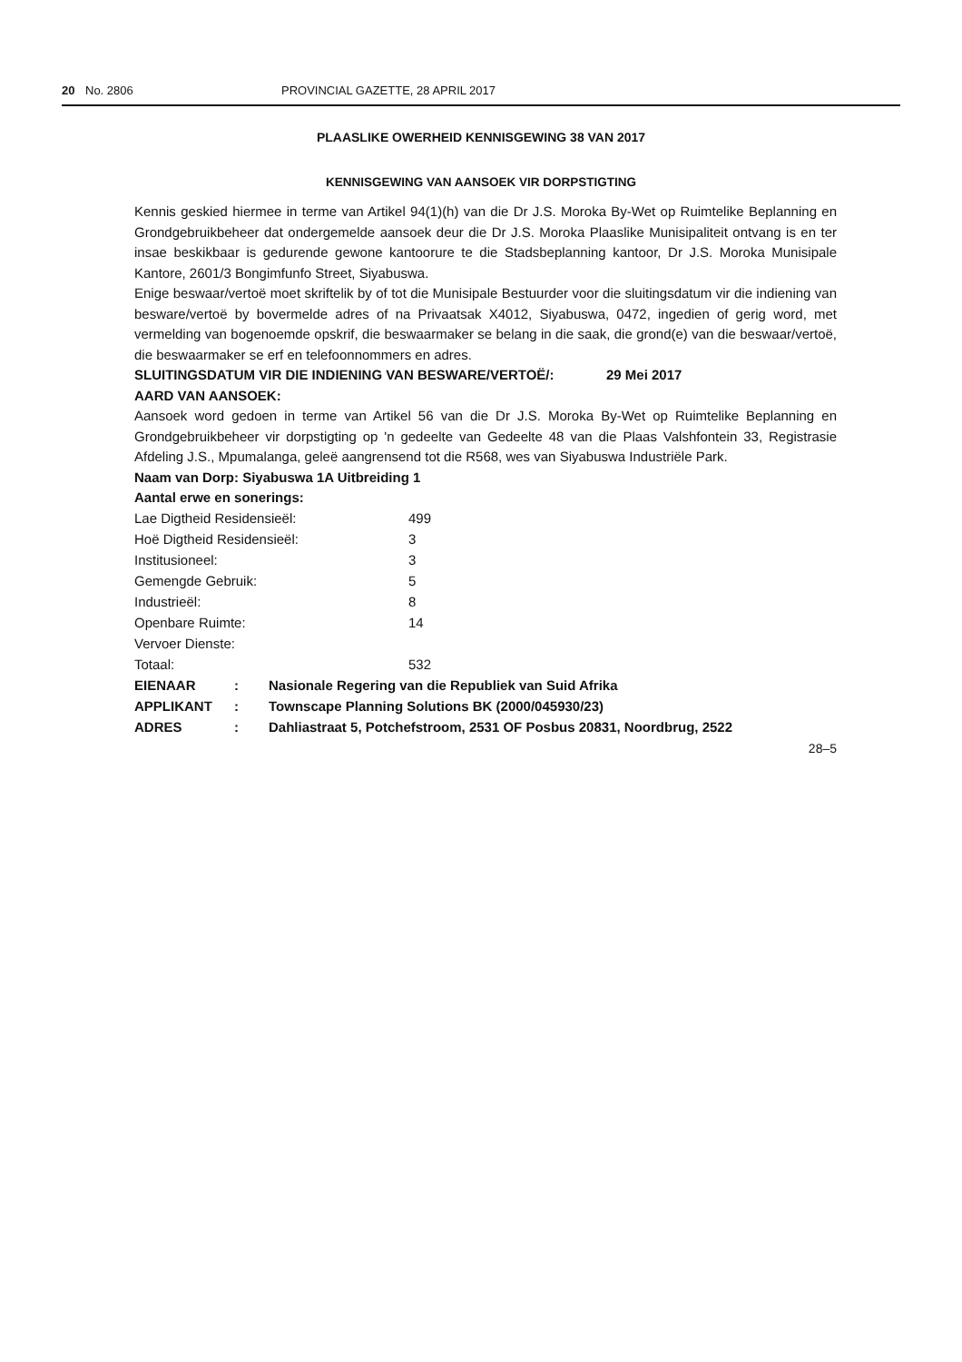20 No. 2806 PROVINCIAL GAZETTE, 28 APRIL 2017
PLAASLIKE OWERHEID KENNISGEWING 38 VAN 2017
KENNISGEWING VAN AANSOEK VIR DORPSTIGTING
Kennis geskied hiermee in terme van Artikel 94(1)(h) van die Dr J.S. Moroka By-Wet op Ruimtelike Beplanning en Grondgebruikbeheer dat ondergemelde aansoek deur die Dr J.S. Moroka Plaaslike Munisipaliteit ontvang is en ter insae beskikbaar is gedurende gewone kantoorure te die Stadsbeplanning kantoor, Dr J.S. Moroka Munisipale Kantore, 2601/3 Bongimfunfo Street, Siyabuswa.
Enige beswaar/vertoë moet skriftelik by of tot die Munisipale Bestuurder voor die sluitingsdatum vir die indiening van besware/vertoë by bovermelde adres of na Privaatsak X4012, Siyabuswa, 0472, ingedien of gerig word, met vermelding van bogenoemde opskrif, die beswaarmaker se belang in die saak, die grond(e) van die beswaar/vertoë, die beswaarmaker se erf en telefoonnommers en adres.
SLUITINGSDATUM VIR DIE INDIENING VAN BESWARE/VERTOË/: 29 Mei 2017
AARD VAN AANSOEK:
Aansoek word gedoen in terme van Artikel 56 van die Dr J.S. Moroka By-Wet op Ruimtelike Beplanning en Grondgebruikbeheer vir dorpstigting op 'n gedeelte van Gedeelte 48 van die Plaas Valshfontein 33, Registrasie Afdeling J.S., Mpumalanga, geleë aangrensend tot die R568, wes van Siyabuswa Industriële Park.
Naam van Dorp: Siyabuswa 1A Uitbreiding 1
Aantal erwe en sonerings:
| Lae Digtheid Residensieël: | 499 |
| Hoë Digtheid Residensieël: | 3 |
| Institusioneel: | 3 |
| Gemengde Gebruik: | 5 |
| Industrieël: | 8 |
| Openbare Ruimte: | 14 |
| Vervoer Dienste: | |
| Totaal: | 532 |
| EIENAAR | : | Nasionale Regering van die Republiek van Suid Afrika |
| APPLIKANT | : | Townscape Planning Solutions BK (2000/045930/23) |
| ADRES | : | Dahliastraat 5, Potchefstroom, 2531 OF Posbus 20831, Noordbrug, 2522 |
28–5